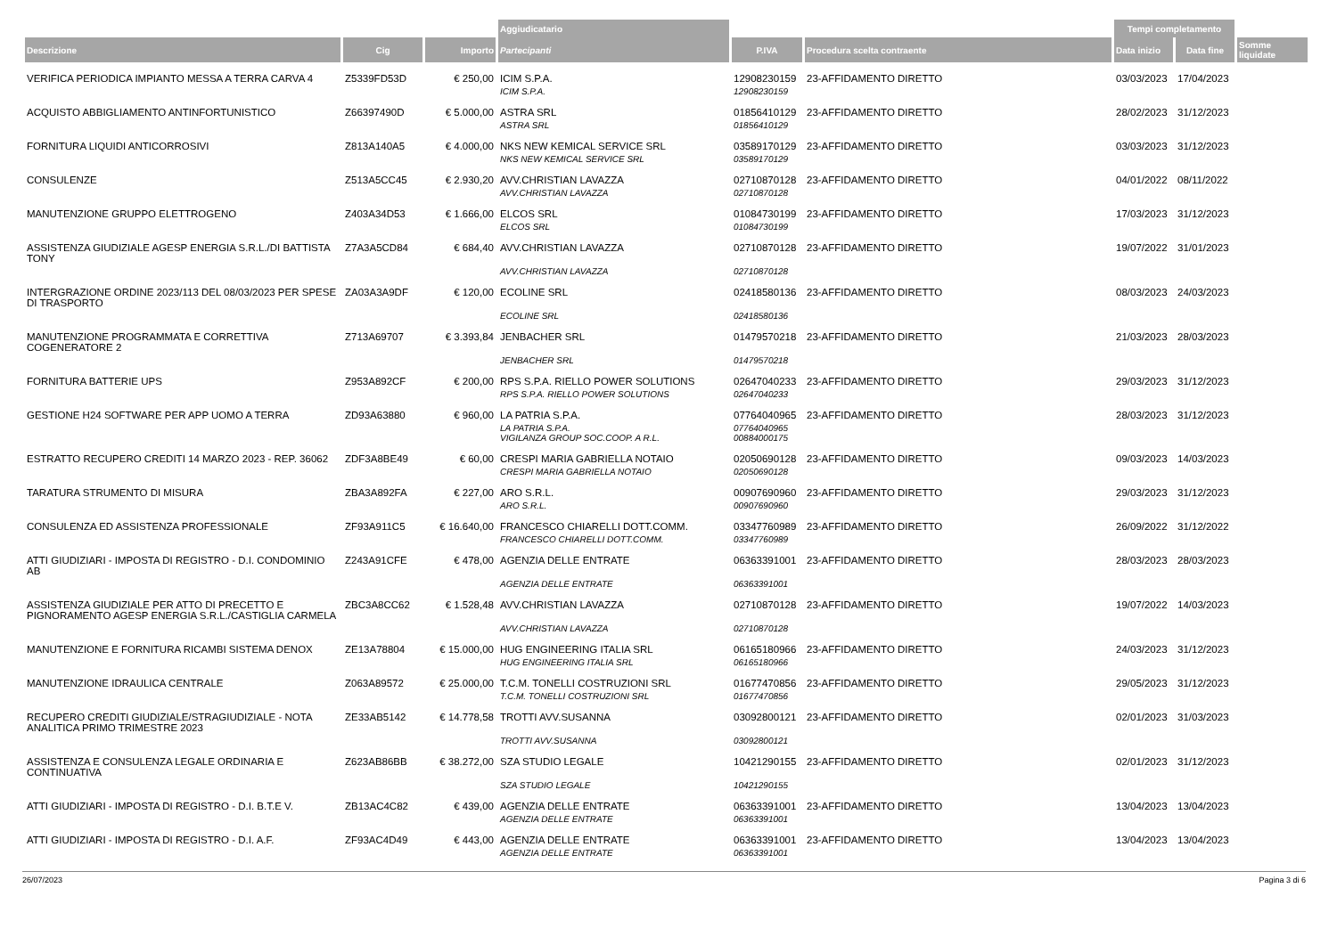| | | | Aggiudicatario | | | Tempi completamento | | |
| --- | --- | --- | --- | --- | --- | --- | --- | --- |
| Descrizione | Cig | Importo | Partecipanti | P.IVA | Procedura scelta contraente | Data inizio | Data fine | Somme liquidate |
| VERIFICA PERIODICA IMPIANTO MESSA A TERRA CARVA 4 | Z5339FD53D | € 250,00 | ICIM S.P.A. | 12908230159 | 23-AFFIDAMENTO DIRETTO | 03/03/2023 | 17/04/2023 | |
| | | | ICIM S.P.A. | 12908230159 | | | | |
| ACQUISTO ABBIGLIAMENTO ANTINFORTUNISTICO | Z66397490D | € 5.000,00 | ASTRA SRL | 01856410129 | 23-AFFIDAMENTO DIRETTO | 28/02/2023 | 31/12/2023 | |
| | | | ASTRA SRL | 01856410129 | | | | |
| FORNITURA LIQUIDI ANTICORROSIVI | Z813A140A5 | € 4.000,00 | NKS NEW KEMICAL SERVICE SRL | 03589170129 | 23-AFFIDAMENTO DIRETTO | 03/03/2023 | 31/12/2023 | |
| | | | NKS NEW KEMICAL SERVICE SRL | 03589170129 | | | | |
| CONSULENZE | Z513A5CC45 | € 2.930,20 | AVV.CHRISTIAN LAVAZZA | 02710870128 | 23-AFFIDAMENTO DIRETTO | 04/01/2022 | 08/11/2022 | |
| | | | AVV.CHRISTIAN LAVAZZA | 02710870128 | | | | |
| MANUTENZIONE GRUPPO ELETTROGENO | Z403A34D53 | € 1.666,00 | ELCOS SRL | 01084730199 | 23-AFFIDAMENTO DIRETTO | 17/03/2023 | 31/12/2023 | |
| | | | ELCOS SRL | 01084730199 | | | | |
| ASSISTENZA GIUDIZIALE AGESP ENERGIA S.R.L./DI BATTISTA TONY | Z7A3A5CD84 | € 684,40 | AVV.CHRISTIAN LAVAZZA | 02710870128 | 23-AFFIDAMENTO DIRETTO | 19/07/2022 | 31/01/2023 | |
| | | | AVV.CHRISTIAN LAVAZZA | 02710870128 | | | | |
| INTERGRAZIONE ORDINE 2023/113 DEL 08/03/2023 PER SPESE DI TRASPORTO | ZA03A3A9DF | € 120,00 | ECOLINE SRL | 02418580136 | 23-AFFIDAMENTO DIRETTO | 08/03/2023 | 24/03/2023 | |
| | | | ECOLINE SRL | 02418580136 | | | | |
| MANUTENZIONE PROGRAMMATA E CORRETTIVA COGENERATORE 2 | Z713A69707 | € 3.393,84 | JENBACHER SRL | 01479570218 | 23-AFFIDAMENTO DIRETTO | 21/03/2023 | 28/03/2023 | |
| | | | JENBACHER SRL | 01479570218 | | | | |
| FORNITURA BATTERIE UPS | Z953A892CF | € 200,00 | RPS S.P.A. RIELLO POWER SOLUTIONS | 02647040233 | 23-AFFIDAMENTO DIRETTO | 29/03/2023 | 31/12/2023 | |
| | | | RPS S.P.A. RIELLO POWER SOLUTIONS | 02647040233 | | | | |
| GESTIONE H24 SOFTWARE PER APP UOMO A TERRA | ZD93A63880 | € 960,00 | LA PATRIA S.P.A. | 07764040965 | 23-AFFIDAMENTO DIRETTO | 28/03/2023 | 31/12/2023 | |
| | | | LA PATRIA S.P.A. VIGILANZA GROUP SOC.COOP. A R.L. | 07764040965 00884000175 | | | | |
| ESTRATTO RECUPERO CREDITI 14 MARZO 2023 - REP. 36062 | ZDF3A8BE49 | € 60,00 | CRESPI MARIA GABRIELLA NOTAIO | 02050690128 | 23-AFFIDAMENTO DIRETTO | 09/03/2023 | 14/03/2023 | |
| | | | CRESPI MARIA GABRIELLA NOTAIO | 02050690128 | | | | |
| TARATURA STRUMENTO DI MISURA | ZBA3A892FA | € 227,00 | ARO S.R.L. | 00907690960 | 23-AFFIDAMENTO DIRETTO | 29/03/2023 | 31/12/2023 | |
| | | | ARO S.R.L. | 00907690960 | | | | |
| CONSULENZA ED ASSISTENZA PROFESSIONALE | ZF93A911C5 | € 16.640,00 | FRANCESCO CHIARELLI DOTT.COMM. | 03347760989 | 23-AFFIDAMENTO DIRETTO | 26/09/2022 | 31/12/2022 | |
| | | | FRANCESCO CHIARELLI DOTT.COMM. | 03347760989 | | | | |
| ATTI GIUDIZIARI - IMPOSTA DI REGISTRO - D.I. CONDOMINIO AB | Z243A91CFE | € 478,00 | AGENZIA DELLE ENTRATE | 06363391001 | 23-AFFIDAMENTO DIRETTO | 28/03/2023 | 28/03/2023 | |
| | | | AGENZIA DELLE ENTRATE | 06363391001 | | | | |
| ASSISTENZA GIUDIZIALE PER ATTO DI PRECETTO E PIGNORAMENTO AGESP ENERGIA S.R.L./CASTIGLIA CARMELA | ZBC3A8CC62 | € 1.528,48 | AVV.CHRISTIAN LAVAZZA | 02710870128 | 23-AFFIDAMENTO DIRETTO | 19/07/2022 | 14/03/2023 | |
| | | | AVV.CHRISTIAN LAVAZZA | 02710870128 | | | | |
| MANUTENZIONE E FORNITURA RICAMBI SISTEMA DENOX | ZE13A78804 | € 15.000,00 | HUG ENGINEERING ITALIA SRL | 06165180966 | 23-AFFIDAMENTO DIRETTO | 24/03/2023 | 31/12/2023 | |
| | | | HUG ENGINEERING ITALIA SRL | 06165180966 | | | | |
| MANUTENZIONE IDRAULICA CENTRALE | Z063A89572 | € 25.000,00 | T.C.M. TONELLI COSTRUZIONI SRL | 01677470856 | 23-AFFIDAMENTO DIRETTO | 29/05/2023 | 31/12/2023 | |
| | | | T.C.M. TONELLI COSTRUZIONI SRL | 01677470856 | | | | |
| RECUPERO CREDITI GIUDIZIALE/STRAGIUDIZIALE - NOTA ANALITICA PRIMO TRIMESTRE 2023 | ZE33AB5142 | € 14.778,58 | TROTTI AVV.SUSANNA | 03092800121 | 23-AFFIDAMENTO DIRETTO | 02/01/2023 | 31/03/2023 | |
| | | | TROTTI AVV.SUSANNA | 03092800121 | | | | |
| ASSISTENZA E CONSULENZA LEGALE ORDINARIA E CONTINUATIVA | Z623AB86BB | € 38.272,00 | SZA STUDIO LEGALE | 10421290155 | 23-AFFIDAMENTO DIRETTO | 02/01/2023 | 31/12/2023 | |
| | | | SZA STUDIO LEGALE | 10421290155 | | | | |
| ATTI GIUDIZIARI - IMPOSTA DI REGISTRO - D.I. B.T.E V. | ZB13AC4C82 | € 439,00 | AGENZIA DELLE ENTRATE | 06363391001 | 23-AFFIDAMENTO DIRETTO | 13/04/2023 | 13/04/2023 | |
| | | | AGENZIA DELLE ENTRATE | 06363391001 | | | | |
| ATTI GIUDIZIARI - IMPOSTA DI REGISTRO - D.I. A.F. | ZF93AC4D49 | € 443,00 | AGENZIA DELLE ENTRATE | 06363391001 | 23-AFFIDAMENTO DIRETTO | 13/04/2023 | 13/04/2023 | |
| | | | AGENZIA DELLE ENTRATE | 06363391001 | | | | |
26/07/2023 Pagina 3 di 6